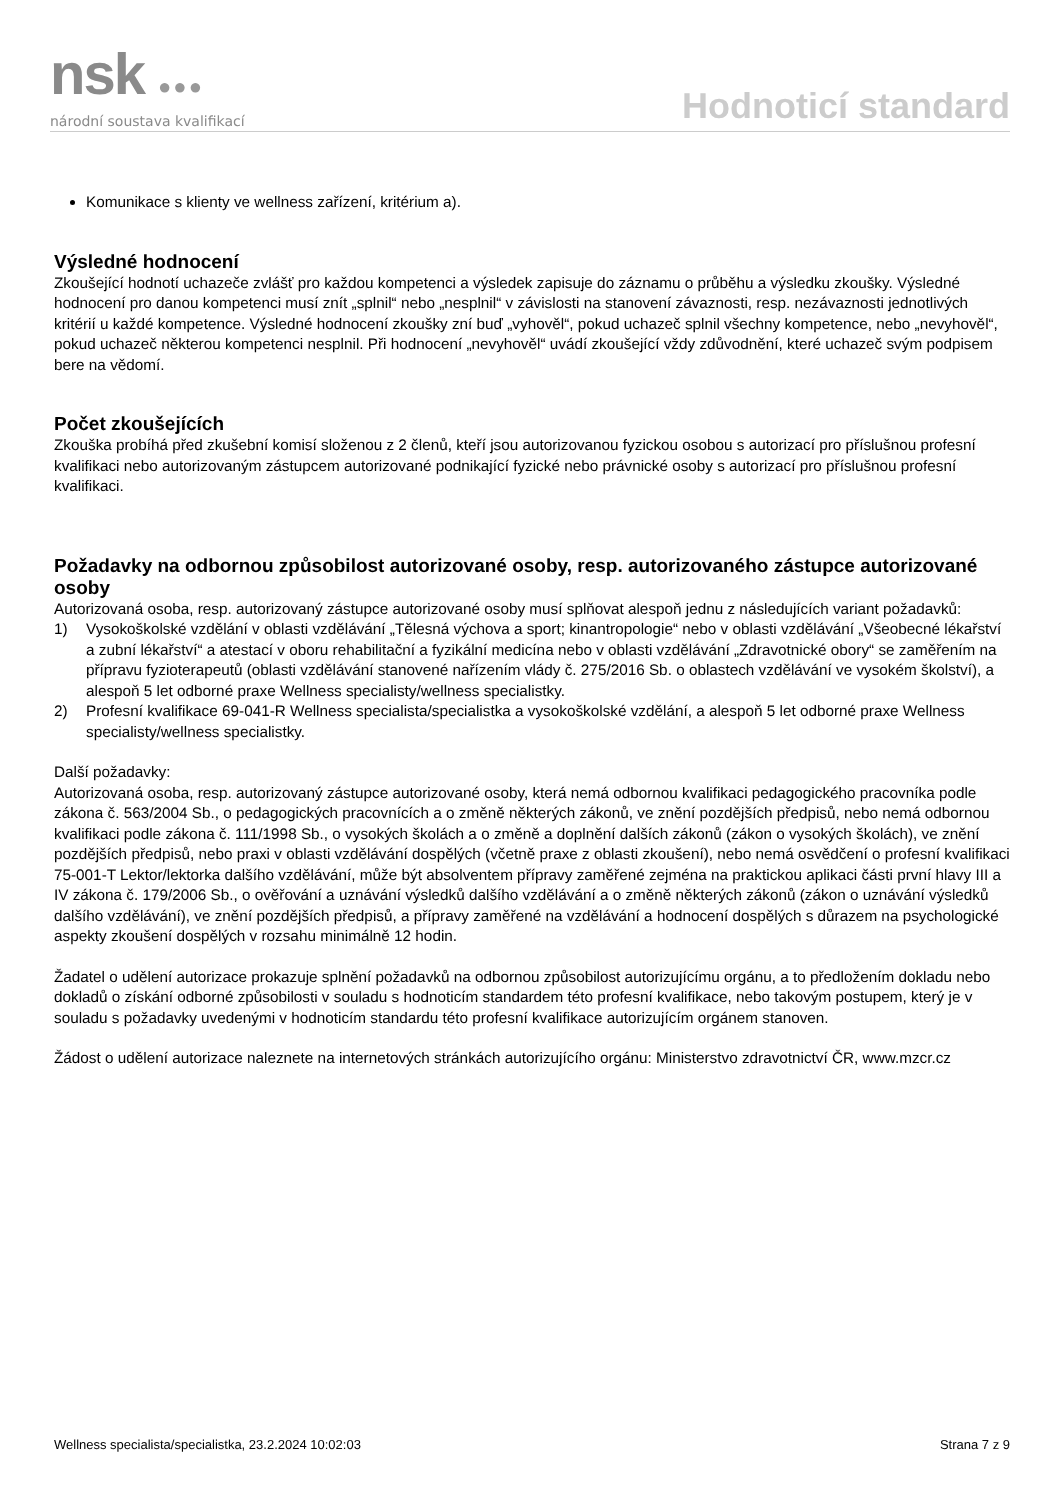nsk ●●●
národní soustava kvalifikací
Hodnoticí standard
Komunikace s klienty ve wellness zařízení, kritérium a).
Výsledné hodnocení
Zkoušející hodnotí uchazeče zvlášť pro každou kompetenci a výsledek zapisuje do záznamu o průběhu a výsledku zkoušky. Výsledné hodnocení pro danou kompetenci musí znít „splnil“ nebo „nesplnil“ v závislosti na stanovení závaznosti, resp. nezávaznosti jednotlivých kritérií u každé kompetence. Výsledné hodnocení zkoušky zní buď „vyhověl“, pokud uchazeč splnil všechny kompetence, nebo „nevyhověl“, pokud uchazeč některou kompetenci nesplnil. Při hodnocení „nevyhověl“ uvádí zkoušející vždy zdůvodnění, které uchazeč svým podpisem bere na vědomí.
Počet zkoušejících
Zkouška probíhá před zkušební komisí složenou z 2 členů, kteří jsou autorizovanou fyzickou osobou s autorizací pro příslušnou profesní kvalifikaci nebo autorizovaným zástupcem autorizované podnikající fyzické nebo právnické osoby s autorizací pro příslušnou profesní kvalifikaci.
Požadavky na odbornou způsobilost autorizované osoby, resp. autorizovaného zástupce autorizované osoby
Autorizovaná osoba, resp. autorizovaný zástupce autorizované osoby musí splňovat alespoň jednu z následujících variant požadavků:
1) Vysokoškolské vzdělání v oblasti vzdělávání „Tělesná výchova a sport; kinantropologie“ nebo v oblasti vzdělávání „Všeobecné lékařství a zubní lékařství“ a atestací v oboru rehabilitační a fyzikální medicína nebo v oblasti vzdělávání „Zdravotnické obory“ se zaměřením na přípravu fyzioterapeutů (oblasti vzdělávání stanovené nařízením vlády č. 275/2016 Sb. o oblastech vzdělávání ve vysokém školství), a alespoň 5 let odborné praxe Wellness specialisty/wellness specialistky.
2) Profesní kvalifikace 69-041-R Wellness specialista/specialistka a vysokoškolské vzdělání, a alespoň 5 let odborné praxe Wellness specialisty/wellness specialistky.
Další požadavky:
Autorizovaná osoba, resp. autorizovaný zástupce autorizované osoby, která nemá odbornou kvalifikaci pedagogického pracovníka podle zákona č. 563/2004 Sb., o pedagogických pracovnících a o změně některých zákonů, ve znění pozdějších předpisů, nebo nemá odbornou kvalifikaci podle zákona č. 111/1998 Sb., o vysokých školách a o změně a doplnění dalších zákonů (zákon o vysokých školách), ve znění pozdějších předpisů, nebo praxi v oblasti vzdělávání dospělých (včetně praxe z oblasti zkoušení), nebo nemá osvědčení o profesní kvalifikaci 75-001-T Lektor/lektorka dalšího vzdělávání, může být absolventem přípravy zaměřené zejména na praktickou aplikaci části první hlavy III a IV zákona č. 179/2006 Sb., o ověřování a uznávání výsledků dalšího vzdělávání a o změně některých zákonů (zákon o uznávání výsledků dalšího vzdělávání), ve znění pozdějších předpisů, a přípravy zaměřené na vzdělávání a hodnocení dospělých s důrazem na psychologické aspekty zkoušení dospělých v rozsahu minimálně 12 hodin.
Žadatel o udělení autorizace prokazuje splnění požadavků na odbornou způsobilost autorizujícímu orgánu, a to předložením dokladu nebo dokladů o získání odborné způsobilosti v souladu s hodnoticím standardem této profesní kvalifikace, nebo takovým postupem, který je v souladu s požadavky uvedenými v hodnoticím standardu této profesní kvalifikace autorizujícím orgánem stanoven.
Žádost o udělení autorizace naleznete na internetových stránkách autorizujícího orgánu: Ministerstvo zdravotnictví ČR, www.mzcr.cz
Wellness specialista/specialistka, 23.2.2024 10:02:03 Strana 7 z 9